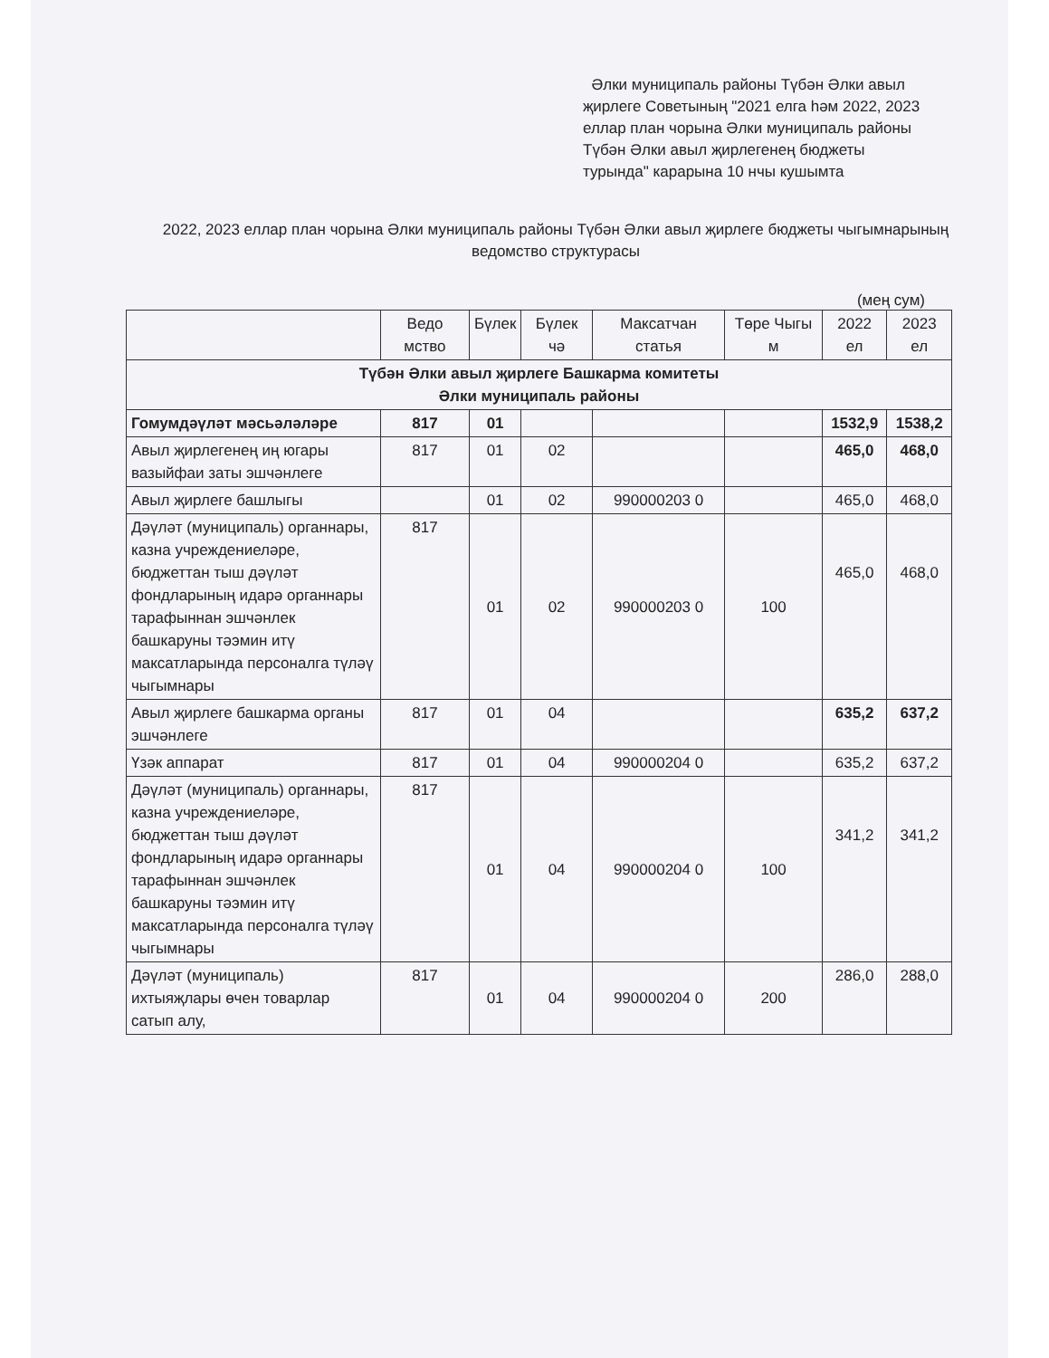Әлки муниципаль районы Түбән Әлки авыл җирлеге Советының "2021 елга һәм 2022, 2023 еллар план чорына Әлки муниципаль районы Түбән Әлки авыл җирлегенең бюджеты турында" карарына 10 нчы кушымта
2022, 2023 еллар план чорына Әлки муниципаль районы Түбән Әлки авыл җирлеге бюджеты чыгымнарының ведомство структурасы
(мең сум)
| | Ведо мство | Бүлек | Бүлек чә | Максатчан статья | Төре Чыгы м | 2022 ел | 2023 ел |
| Түбән Әлки авыл җирлеге Башкарма комитеты Әлки муниципаль районы | | | | | | | |
| Гомумдәүләт мәсьәләләре | 817 | 01 | | | | 1532,9 | 1538,2 |
| Авыл җирлегенең иң югары вазыйфаи заты эшчәнлеге | 817 | 01 | 02 | | | 465,0 | 468,0 |
| Авыл җирлеге башлыгы | | 01 | 02 | 990000203 0 | | 465,0 | 468,0 |
| Дәүләт (муниципаль) органнары, казна учреждениеләре, бюджеттан тыш дәүләт фондларының идарә органнары тарафыннан эшчәнлек башкаруны тәэмин итү максатларында персоналга түләү чыгымнары | 817 | 01 | 02 | 990000203 0 | 100 | 465,0 | 468,0 |
| Авыл җирлеге башкарма органы эшчәнлеге | 817 | 01 | 04 | | | 635,2 | 637,2 |
| Үзәк аппарат | 817 | 01 | 04 | 990000204 0 | | 635,2 | 637,2 |
| Дәүләт (муниципаль) органнары, казна учреждениеләре, бюджеттан тыш дәүләт фондларының идарә органнары тарафыннан эшчәнлек башкаруны тәэмин итү максатларында персоналга түләү чыгымнары | 817 | 01 | 04 | 990000204 0 | 100 | 341,2 | 341,2 |
| Дәүләт (муниципаль) ихтыяҗлары өчен товарлар сатып алу, | 817 | 01 | 04 | 990000204 0 | 200 | 286,0 | 288,0 |